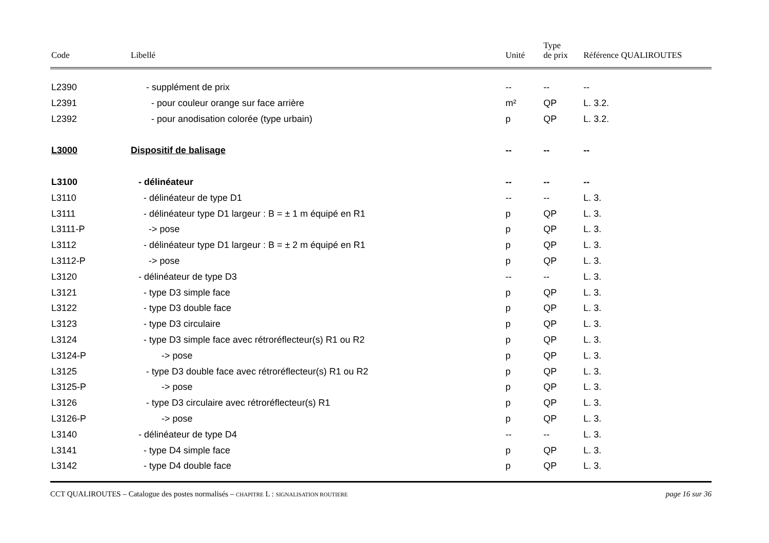| Code | Libellé | Unité | Type de prix | Référence QUALIROUTES |
| --- | --- | --- | --- | --- |
| L2390 | - supplément de prix | -- | -- | -- |
| L2391 | - pour couleur orange sur face arrière | m² | QP | L. 3.2. |
| L2392 | - pour anodisation colorée (type urbain) | p | QP | L. 3.2. |
| L3000 | Dispositif de balisage | -- | -- | -- |
| L3100 | - délinéateur | -- | -- | -- |
| L3110 | - délinéateur de type D1 | -- | -- | L. 3. |
| L3111 | - délinéateur type D1 largeur : B = ± 1 m équipé en R1 | p | QP | L. 3. |
| L3111-P | -> pose | p | QP | L. 3. |
| L3112 | - délinéateur type D1 largeur : B = ± 2 m équipé en R1 | p | QP | L. 3. |
| L3112-P | -> pose | p | QP | L. 3. |
| L3120 | - délinéateur de type D3 | -- | -- | L. 3. |
| L3121 | - type D3 simple face | p | QP | L. 3. |
| L3122 | - type D3 double face | p | QP | L. 3. |
| L3123 | - type D3 circulaire | p | QP | L. 3. |
| L3124 | - type D3 simple face avec rétroréflecteur(s) R1 ou R2 | p | QP | L. 3. |
| L3124-P | -> pose | p | QP | L. 3. |
| L3125 | - type D3 double face avec rétroréflecteur(s) R1 ou R2 | p | QP | L. 3. |
| L3125-P | -> pose | p | QP | L. 3. |
| L3126 | - type D3 circulaire avec rétroréflecteur(s) R1 | p | QP | L. 3. |
| L3126-P | -> pose | p | QP | L. 3. |
| L3140 | - délinéateur de type D4 | -- | -- | L. 3. |
| L3141 | - type D4 simple face | p | QP | L. 3. |
| L3142 | - type D4 double face | p | QP | L. 3. |
CCT QUALIROUTES – Catalogue des postes normalisés – CHAPITRE L : SIGNALISATION ROUTIERE page 16 sur 36